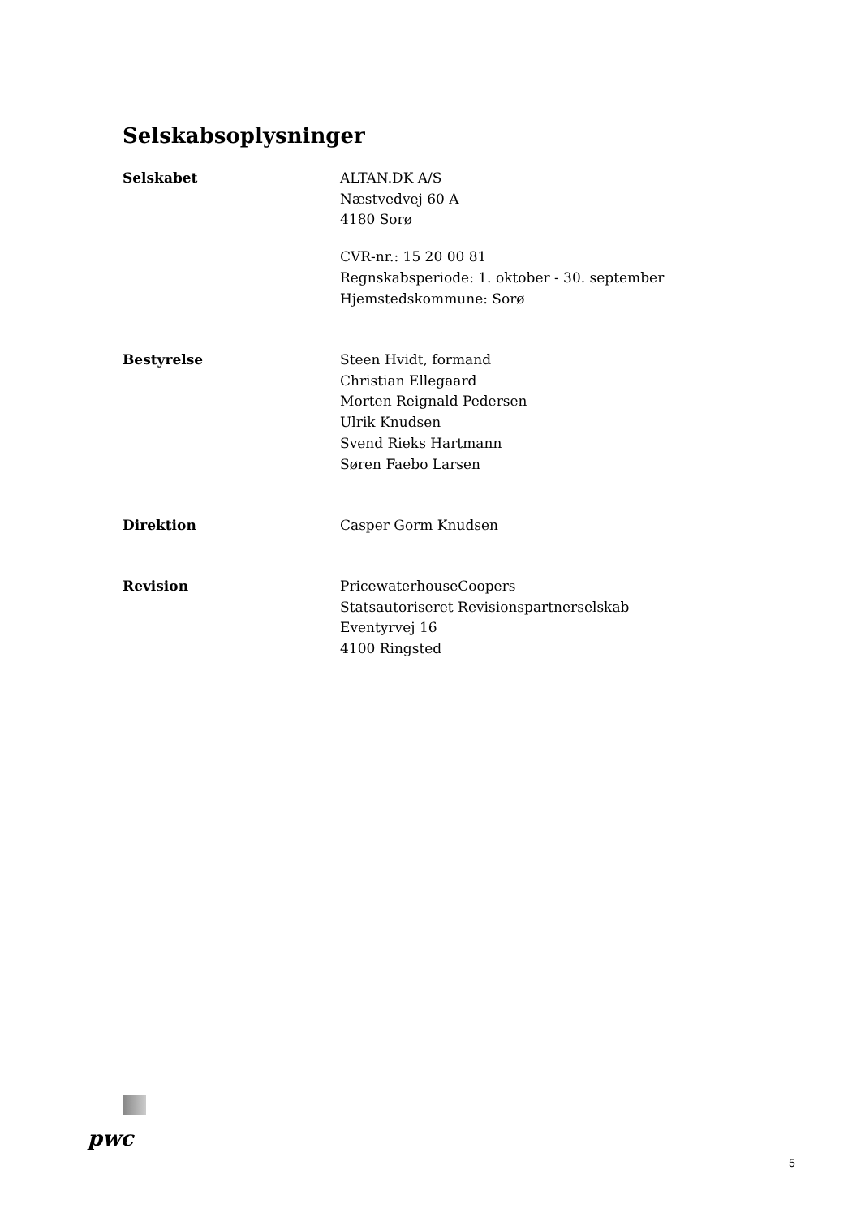Selskabsoplysninger
Selskabet ALTAN.DK A/S
Næstvedvej 60 A
4180 Sorø
CVR-nr.: 15 20 00 81
Regnskabsperiode: 1. oktober - 30. september
Hjemstedskommune: Sorø
Bestyrelse Steen Hvidt, formand
Christian Ellegaard
Morten Reignald Pedersen
Ulrik Knudsen
Svend Rieks Hartmann
Søren Faebo Larsen
Direktion Casper Gorm Knudsen
Revision PricewaterhouseCoopers
Statsautoriseret Revisionspartnerselskab
Eventyrvej 16
4100 Ringsted
pwc
5